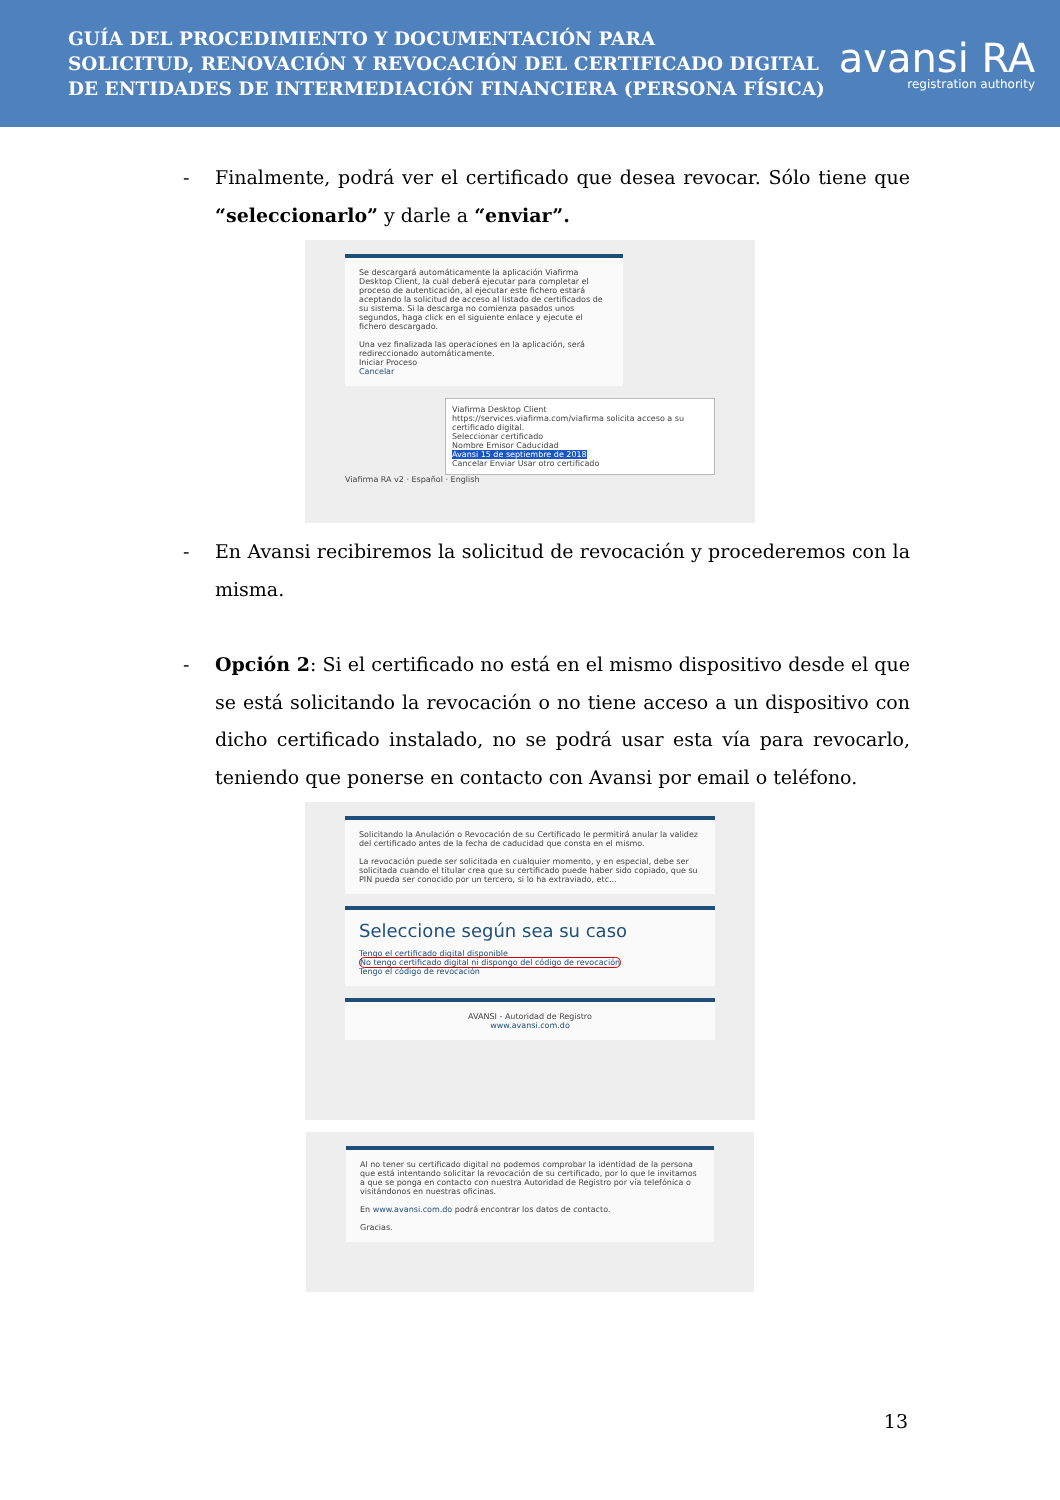GUÍA DEL PROCEDIMIENTO Y DOCUMENTACIÓN PARA
SOLICITUD, RENOVACIÓN Y REVOCACIÓN DEL CERTIFICADO DIGITAL
DE ENTIDADES DE INTERMEDIACIÓN FINANCIERA (PERSONA FÍSICA)
avansi RA
registration authority
- Finalmente, podrá ver el certificado que desea revocar. Sólo tiene que “seleccionarlo” y darle a “enviar”.
Se descargará automáticamente la aplicación Viafirma Desktop Client, la cual deberá ejecutar para completar el proceso de autenticación, al ejecutar este fichero estará aceptando la solicitud de acceso al listado de certificados de su sistema. Si la descarga no comienza pasados unos segundos, haga click en el siguiente enlace y ejecute el fichero descargado.
Una vez finalizada las operaciones en la aplicación, será redireccionado automáticamente.
Iniciar Proceso
Cancelar
Viafirma Desktop Client
https://services.viafirma.com/viafirma solicita acceso a su certificado digital.
Seleccionar certificado
Nombre Emisor Caducidad
Avansi 15 de septiembre de 2018
Cancelar Enviar Usar otro certificado
Viafirma RA v2 · Español · English
- En Avansi recibiremos la solicitud de revocación y procederemos con la misma.
- Opción 2: Si el certificado no está en el mismo dispositivo desde el que se está solicitando la revocación o no tiene acceso a un dispositivo con dicho certificado instalado, no se podrá usar esta vía para revocarlo, teniendo que ponerse en contacto con Avansi por email o teléfono.
Solicitando la Anulación o Revocación de su Certificado le permitirá anular la validez del certificado antes de la fecha de caducidad que consta en el mismo.
La revocación puede ser solicitada en cualquier momento, y en especial, debe ser solicitada cuando el titular crea que su certificado puede haber sido copiado, que su PIN pueda ser conocido por un tercero, si lo ha extraviado, etc...
Seleccione según sea su caso
Tengo el certificado digital disponible
No tengo certificado digital ni dispongo del código de revocación
Tengo el código de revocación
AVANSI - Autoridad de Registro
www.avansi.com.do
Al no tener su certificado digital no podemos comprobar la identidad de la persona que está intentando solicitar la revocación de su certificado, por lo que le invitamos a que se ponga en contacto con nuestra Autoridad de Registro por vía telefónica o visitándonos en nuestras oficinas.
En www.avansi.com.do podrá encontrar los datos de contacto.
Gracias.
13